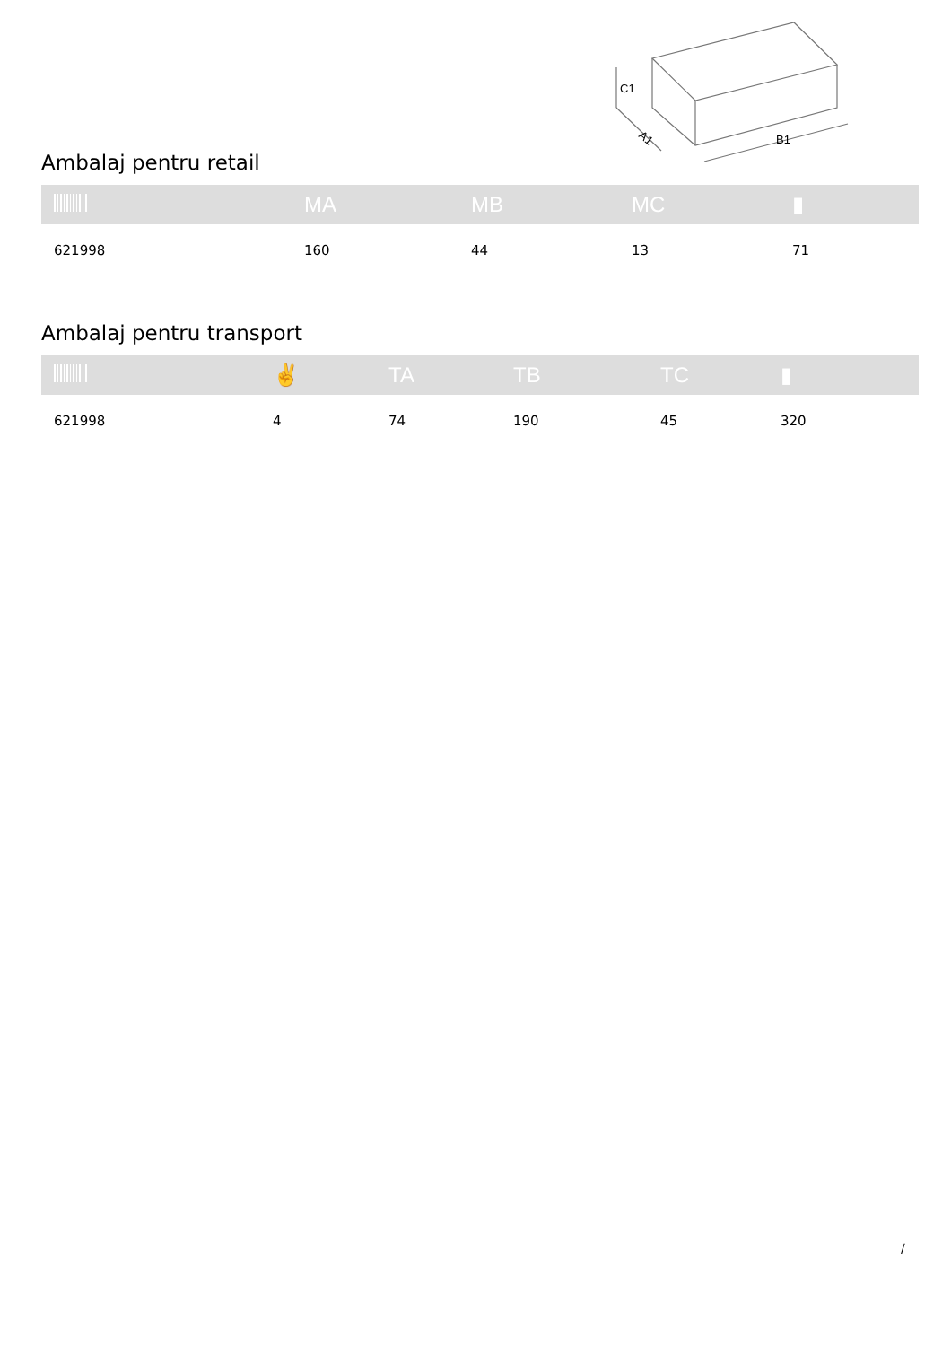C1
A1
B1
Ambalaj pentru retail
| | MA | MB | MC | ▮ |
| --- | --- | --- | --- | --- |
| 621998 | 160 | 44 | 13 | 71 |
Ambalaj pentru transport
| | ✌ | TA | TB | TC | ▮ |
| --- | --- | --- | --- | --- | --- |
| 621998 | 4 | 74 | 190 | 45 | 320 |
/